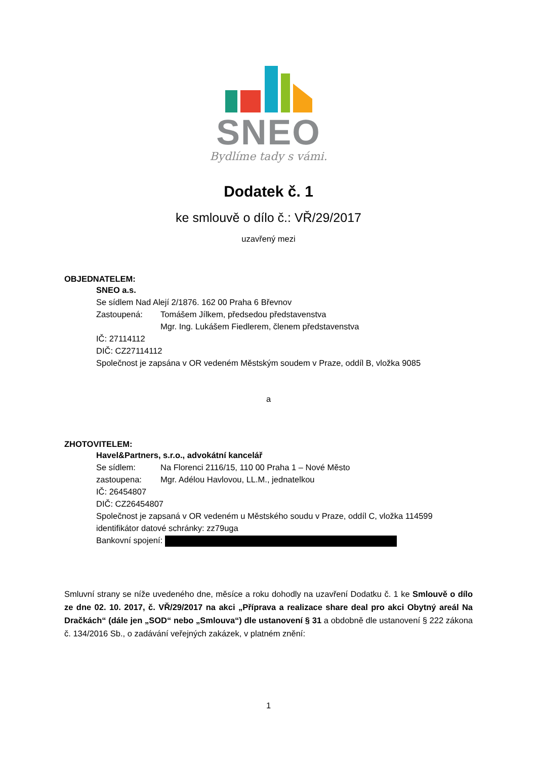SNEO
Bydlíme tady s vámi.
Dodatek č. 1
ke smlouvě o dílo č.: VŘ/29/2017
uzavřený mezi
OBJEDNATELEM:
SNEO a.s.
Se sídlem Nad Alejí 2/1876. 162 00 Praha 6 Břevnov
Zastoupená: Tomášem Jílkem, předsedou představenstva
Mgr. Ing. Lukášem Fiedlerem, členem představenstva
IČ: 27114112
DIČ: CZ27114112
Společnost je zapsána v OR vedeném Městským soudem v Praze, oddíl B, vložka 9085
a
ZHOTOVITELEM:
Havel&Partners, s.r.o., advokátní kancelář
Se sídlem: Na Florenci 2116/15, 110 00 Praha 1 – Nové Město
zastoupena: Mgr. Adélou Havlovou, LL.M., jednatelkou
IČ: 26454807
DIČ: CZ26454807
Společnost je zapsaná v OR vedeném u Městského soudu v Praze, oddíl C, vložka 114599
identifikátor datové schránky: zz79uga
Bankovní spojení:
Smluvní strany se níže uvedeného dne, měsíce a roku dohodly na uzavření Dodatku č. 1 ke Smlouvě o dílo ze dne 02. 10. 2017, č. VŘ/29/2017 na akci „Příprava a realizace share deal pro akci Obytný areál Na Dračkách“ (dále jen „SOD“ nebo „Smlouva“) dle ustanovení § 31 a obdobně dle ustanovení § 222 zákona č. 134/2016 Sb., o zadávání veřejných zakázek, v platném znění:
1